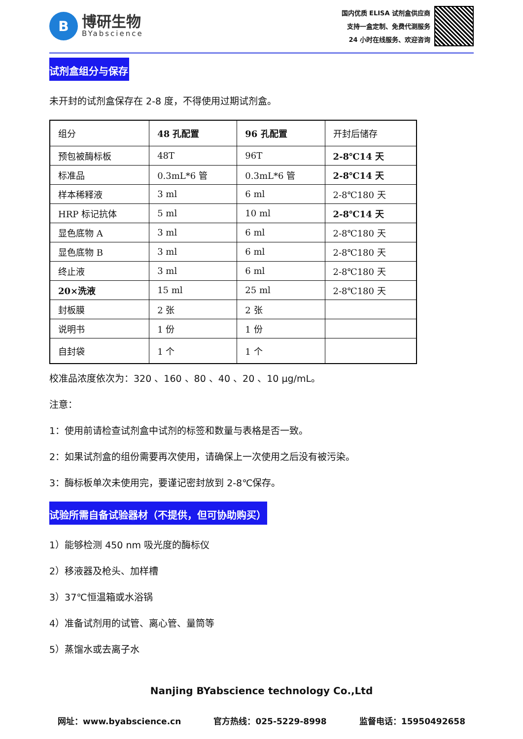B
博研生物
BYabscience
国内优质 ELISA 试剂盒供应商
支持一盒定制、免费代测服务
24 小时在线服务、欢迎咨询
试剂盒组分与保存
未开封的试剂盒保存在 2-8 度，不得使用过期试剂盒。
| 组分 | 48 孔配置 | 96 孔配置 | 开封后储存 |
| 预包被酶标板 | 48T | 96T | 2-8℃14 天 |
| 标准品 | 0.3mL*6 管 | 0.3mL*6 管 | 2-8℃14 天 |
| 样本稀释液 | 3 ml | 6 ml | 2-8℃180 天 |
| HRP 标记抗体 | 5 ml | 10 ml | 2-8℃14 天 |
| 显色底物 A | 3 ml | 6 ml | 2-8℃180 天 |
| 显色底物 B | 3 ml | 6 ml | 2-8℃180 天 |
| 终止液 | 3 ml | 6 ml | 2-8℃180 天 |
| 20×洗液 | 15 ml | 25 ml | 2-8℃180 天 |
| 封板膜 | 2 张 | 2 张 | |
| 说明书 | 1 份 | 1 份 | |
| 自封袋 | 1 个 | 1 个 | |
校准品浓度依次为：320 、160 、80 、40 、20 、10 μg/mL。
注意：
1：使用前请检查试剂盒中试剂的标签和数量与表格是否一致。
2：如果试剂盒的组份需要再次使用，请确保上一次使用之后没有被污染。
3：酶标板单次未使用完，要谨记密封放到 2-8℃保存。
试验所需自备试验器材（不提供，但可协助购买）
1）能够检测 450 nm 吸光度的酶标仪
2）移液器及枪头、加样槽
3）37℃恒温箱或水浴锅
4）准备试剂用的试管、离心管、量筒等
5）蒸馏水或去离子水
Nanjing BYabscience technology Co.,Ltd
网址：www.byabscience.cn 官方热线：025-5229-8998 监督电话：15950492658